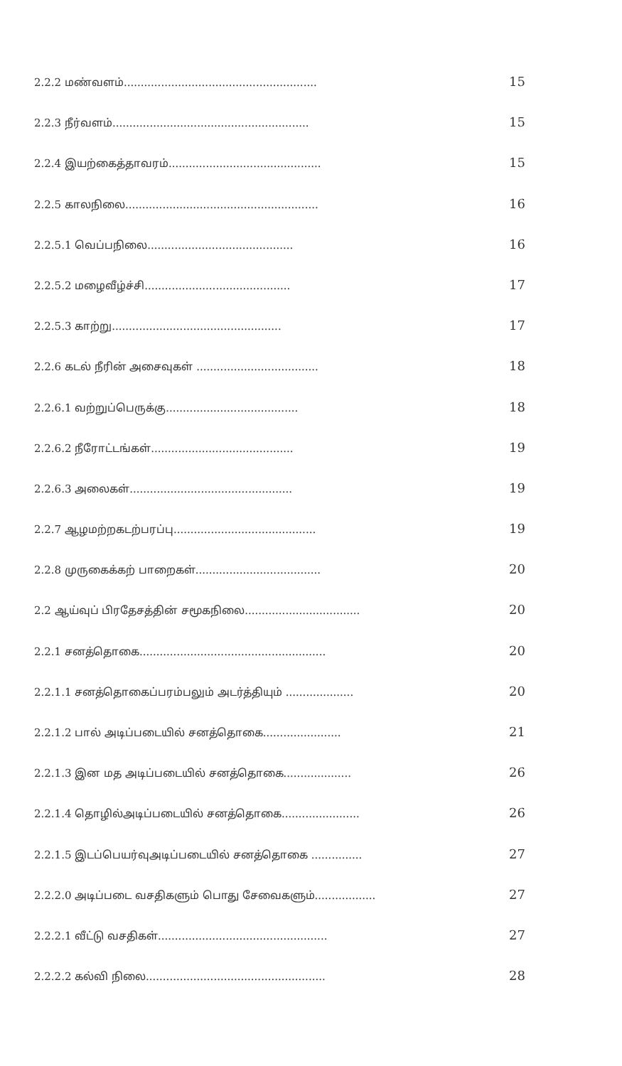2.2.2 மண்வளம்......................................................... 15
2.2.3 நீர்வளம்.......................................................... 15
2.2.4 இயற்கைத்தாவரம்............................................. 15
2.2.5 காலநிலை......................................................... 16
2.2.5.1 வெப்பநிலை........................................... 16
2.2.5.2 மழைவீழ்ச்சி........................................... 17
2.2.5.3 காற்று.................................................. 17
2.2.6 கடல் நீரின் அசைவுகள் .................................... 18
2.2.6.1 வற்றுப்பெருக்கு....................................... 18
2.2.6.2 நீரோட்டங்கள்.......................................... 19
2.2.6.3 அலைகள்................................................ 19
2.2.7 ஆழமற்றகடற்பரப்பு.......................................... 19
2.2.8 முருகைக்கற் பாறைகள்..................................... 20
2.2 ஆய்வுப் பிரதேசத்தின் சமூகநிலை.................................. 20
2.2.1 சனத்தொகை....................................................... 20
2.2.1.1 சனத்தொகைப்பரம்பலும் அடர்த்தியும் .................... 20
2.2.1.2 பால் அடிப்படையில் சனத்தொகை....................... 21
2.2.1.3 இன மத அடிப்படையில் சனத்தொகை.................... 26
2.2.1.4 தொழில்அடிப்படையில் சனத்தொகை....................... 26
2.2.1.5 இடப்பெயர்வுஅடிப்படையில் சனத்தொகை ............... 27
2.2.2.0 அடிப்படை வசதிகளும் பொது சேவைகளும்.................. 27
2.2.2.1 வீட்டு வசதிகள்.................................................. 27
2.2.2.2 கல்வி நிலை..................................................... 28